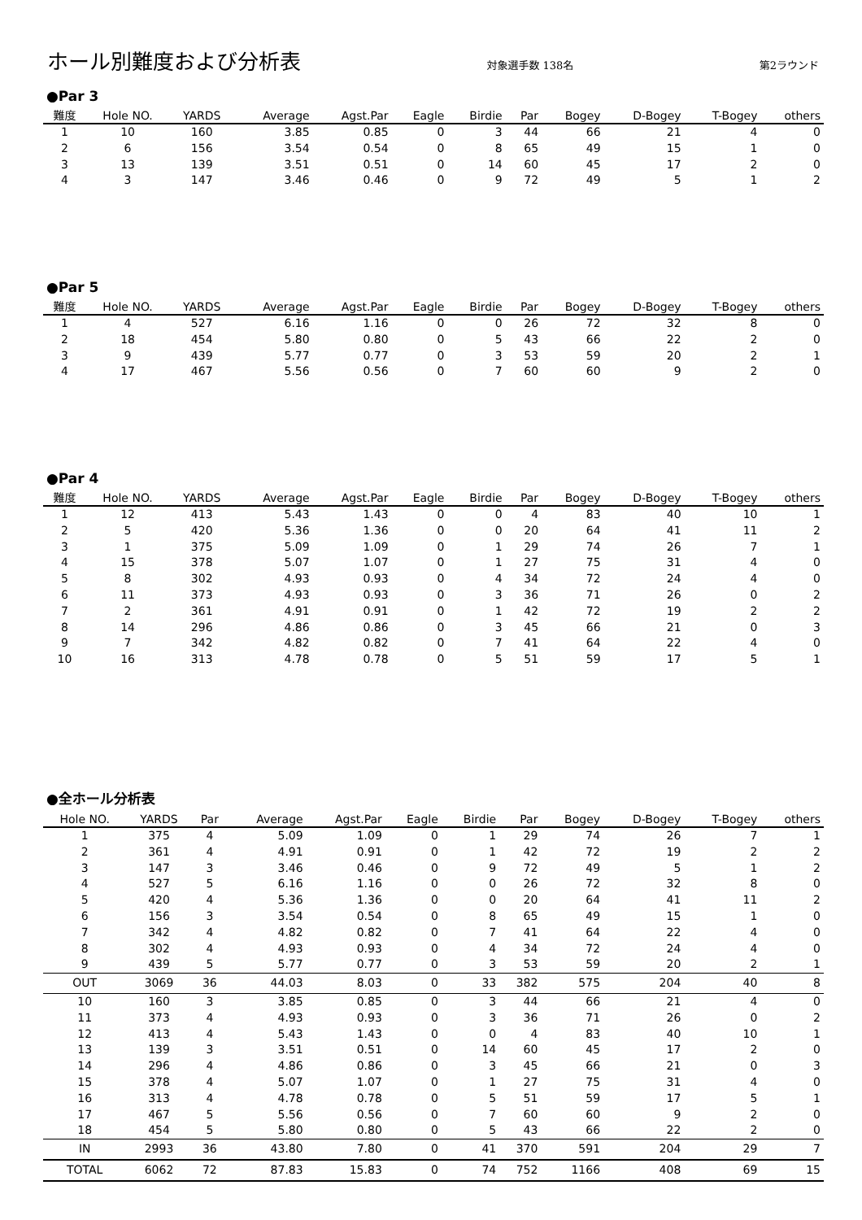ホール別難度および分析表
対象選手数 138名 第2ラウンド
●Par 3
| 難度 | Hole NO. | YARDS | Average | Agst.Par | Eagle | Birdie | Par | Bogey | D-Bogey | T-Bogey | others |
| --- | --- | --- | --- | --- | --- | --- | --- | --- | --- | --- | --- |
| 1 | 10 | 160 | 3.85 | 0.85 | 0 | 3 | 44 | 66 | 21 | 4 | 0 |
| 2 | 6 | 156 | 3.54 | 0.54 | 0 | 8 | 65 | 49 | 15 | 1 | 0 |
| 3 | 13 | 139 | 3.51 | 0.51 | 0 | 14 | 60 | 45 | 17 | 2 | 0 |
| 4 | 3 | 147 | 3.46 | 0.46 | 0 | 9 | 72 | 49 | 5 | 1 | 2 |
●Par 5
| 難度 | Hole NO. | YARDS | Average | Agst.Par | Eagle | Birdie | Par | Bogey | D-Bogey | T-Bogey | others |
| --- | --- | --- | --- | --- | --- | --- | --- | --- | --- | --- | --- |
| 1 | 4 | 527 | 6.16 | 1.16 | 0 | 0 | 26 | 72 | 32 | 8 | 0 |
| 2 | 18 | 454 | 5.80 | 0.80 | 0 | 5 | 43 | 66 | 22 | 2 | 0 |
| 3 | 9 | 439 | 5.77 | 0.77 | 0 | 3 | 53 | 59 | 20 | 2 | 1 |
| 4 | 17 | 467 | 5.56 | 0.56 | 0 | 7 | 60 | 60 | 9 | 2 | 0 |
●Par 4
| 難度 | Hole NO. | YARDS | Average | Agst.Par | Eagle | Birdie | Par | Bogey | D-Bogey | T-Bogey | others |
| --- | --- | --- | --- | --- | --- | --- | --- | --- | --- | --- | --- |
| 1 | 12 | 413 | 5.43 | 1.43 | 0 | 0 | 4 | 83 | 40 | 10 | 1 |
| 2 | 5 | 420 | 5.36 | 1.36 | 0 | 0 | 20 | 64 | 41 | 11 | 2 |
| 3 | 1 | 375 | 5.09 | 1.09 | 0 | 1 | 29 | 74 | 26 | 7 | 1 |
| 4 | 15 | 378 | 5.07 | 1.07 | 0 | 1 | 27 | 75 | 31 | 4 | 0 |
| 5 | 8 | 302 | 4.93 | 0.93 | 0 | 4 | 34 | 72 | 24 | 4 | 0 |
| 6 | 11 | 373 | 4.93 | 0.93 | 0 | 3 | 36 | 71 | 26 | 0 | 2 |
| 7 | 2 | 361 | 4.91 | 0.91 | 0 | 1 | 42 | 72 | 19 | 2 | 2 |
| 8 | 14 | 296 | 4.86 | 0.86 | 0 | 3 | 45 | 66 | 21 | 0 | 3 |
| 9 | 7 | 342 | 4.82 | 0.82 | 0 | 7 | 41 | 64 | 22 | 4 | 0 |
| 10 | 16 | 313 | 4.78 | 0.78 | 0 | 5 | 51 | 59 | 17 | 5 | 1 |
●全ホール分析表
| Hole NO. | YARDS | Par | Average | Agst.Par | Eagle | Birdie | Par | Bogey | D-Bogey | T-Bogey | others |
| --- | --- | --- | --- | --- | --- | --- | --- | --- | --- | --- | --- |
| 1 | 375 | 4 | 5.09 | 1.09 | 0 | 1 | 29 | 74 | 26 | 7 | 1 |
| 2 | 361 | 4 | 4.91 | 0.91 | 0 | 1 | 42 | 72 | 19 | 2 | 2 |
| 3 | 147 | 3 | 3.46 | 0.46 | 0 | 9 | 72 | 49 | 5 | 1 | 2 |
| 4 | 527 | 5 | 6.16 | 1.16 | 0 | 0 | 26 | 72 | 32 | 8 | 0 |
| 5 | 420 | 4 | 5.36 | 1.36 | 0 | 0 | 20 | 64 | 41 | 11 | 2 |
| 6 | 156 | 3 | 3.54 | 0.54 | 0 | 8 | 65 | 49 | 15 | 1 | 0 |
| 7 | 342 | 4 | 4.82 | 0.82 | 0 | 7 | 41 | 64 | 22 | 4 | 0 |
| 8 | 302 | 4 | 4.93 | 0.93 | 0 | 4 | 34 | 72 | 24 | 4 | 0 |
| 9 | 439 | 5 | 5.77 | 0.77 | 0 | 3 | 53 | 59 | 20 | 2 | 1 |
| OUT | 3069 | 36 | 44.03 | 8.03 | 0 | 33 | 382 | 575 | 204 | 40 | 8 |
| 10 | 160 | 3 | 3.85 | 0.85 | 0 | 3 | 44 | 66 | 21 | 4 | 0 |
| 11 | 373 | 4 | 4.93 | 0.93 | 0 | 3 | 36 | 71 | 26 | 0 | 2 |
| 12 | 413 | 4 | 5.43 | 1.43 | 0 | 0 | 4 | 83 | 40 | 10 | 1 |
| 13 | 139 | 3 | 3.51 | 0.51 | 0 | 14 | 60 | 45 | 17 | 2 | 0 |
| 14 | 296 | 4 | 4.86 | 0.86 | 0 | 3 | 45 | 66 | 21 | 0 | 3 |
| 15 | 378 | 4 | 5.07 | 1.07 | 0 | 1 | 27 | 75 | 31 | 4 | 0 |
| 16 | 313 | 4 | 4.78 | 0.78 | 0 | 5 | 51 | 59 | 17 | 5 | 1 |
| 17 | 467 | 5 | 5.56 | 0.56 | 0 | 7 | 60 | 60 | 9 | 2 | 0 |
| 18 | 454 | 5 | 5.80 | 0.80 | 0 | 5 | 43 | 66 | 22 | 2 | 0 |
| IN | 2993 | 36 | 43.80 | 7.80 | 0 | 41 | 370 | 591 | 204 | 29 | 7 |
| TOTAL | 6062 | 72 | 87.83 | 15.83 | 0 | 74 | 752 | 1166 | 408 | 69 | 15 |